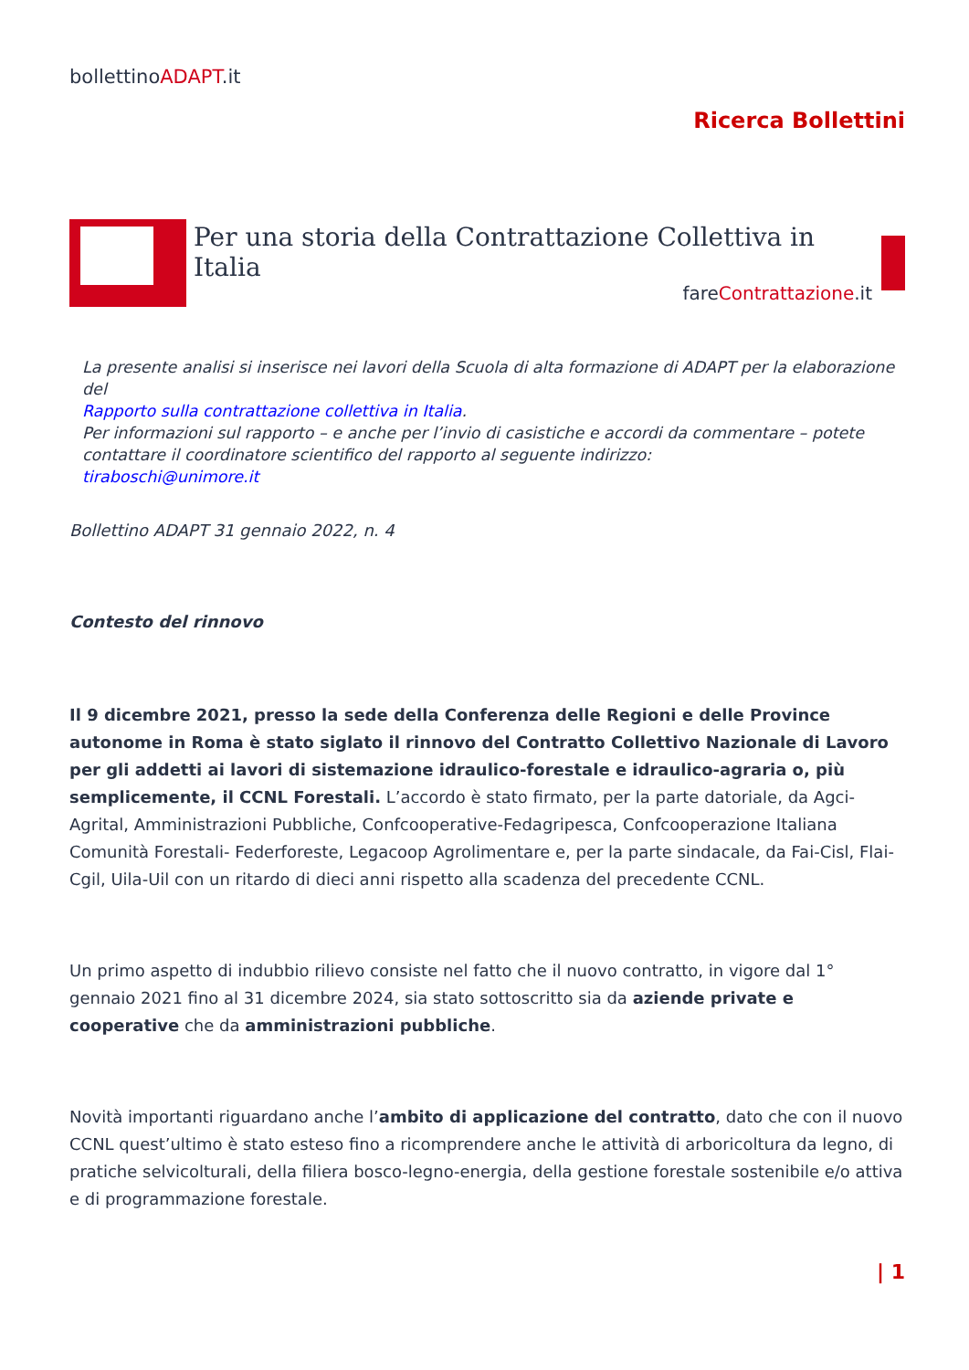bollettinoADAPT.it
Ricerca Bollettini
Per una storia della Contrattazione Collettiva in Italia
fareContrattazione.it
La presente analisi si inserisce nei lavori della Scuola di alta formazione di ADAPT per la elaborazione del
Rapporto sulla contrattazione collettiva in Italia.
Per informazioni sul rapporto – e anche per l’invio di casistiche e accordi da commentare – potete contattare il coordinatore scientifico del rapporto al seguente indirizzo:
tiraboschi@unimore.it
Bollettino ADAPT 31 gennaio 2022, n. 4
Contesto del rinnovo
Il 9 dicembre 2021, presso la sede della Conferenza delle Regioni e delle Province autonome in Roma è stato siglato il rinnovo del Contratto Collettivo Nazionale di Lavoro per gli addetti ai lavori di sistemazione idraulico-forestale e idraulico-agraria o, più semplicemente, il CCNL Forestali. L’accordo è stato firmato, per la parte datoriale, da Agci-Agrital, Amministrazioni Pubbliche, Confcooperative-Fedagripesca, Confcooperazione Italiana Comunità Forestali- Federforeste, Legacoop Agrolimentare e, per la parte sindacale, da Fai-Cisl, Flai-Cgil, Uila-Uil con un ritardo di dieci anni rispetto alla scadenza del precedente CCNL.
Un primo aspetto di indubbio rilievo consiste nel fatto che il nuovo contratto, in vigore dal 1° gennaio 2021 fino al 31 dicembre 2024, sia stato sottoscritto sia da aziende private e cooperative che da amministrazioni pubbliche.
Novità importanti riguardano anche l’ambito di applicazione del contratto, dato che con il nuovo CCNL quest’ultimo è stato esteso fino a ricomprendere anche le attività di arboricoltura da legno, di pratiche selvicolturali, della filiera bosco-legno-energia, della gestione forestale sostenibile e/o attiva e di programmazione forestale.
| 1